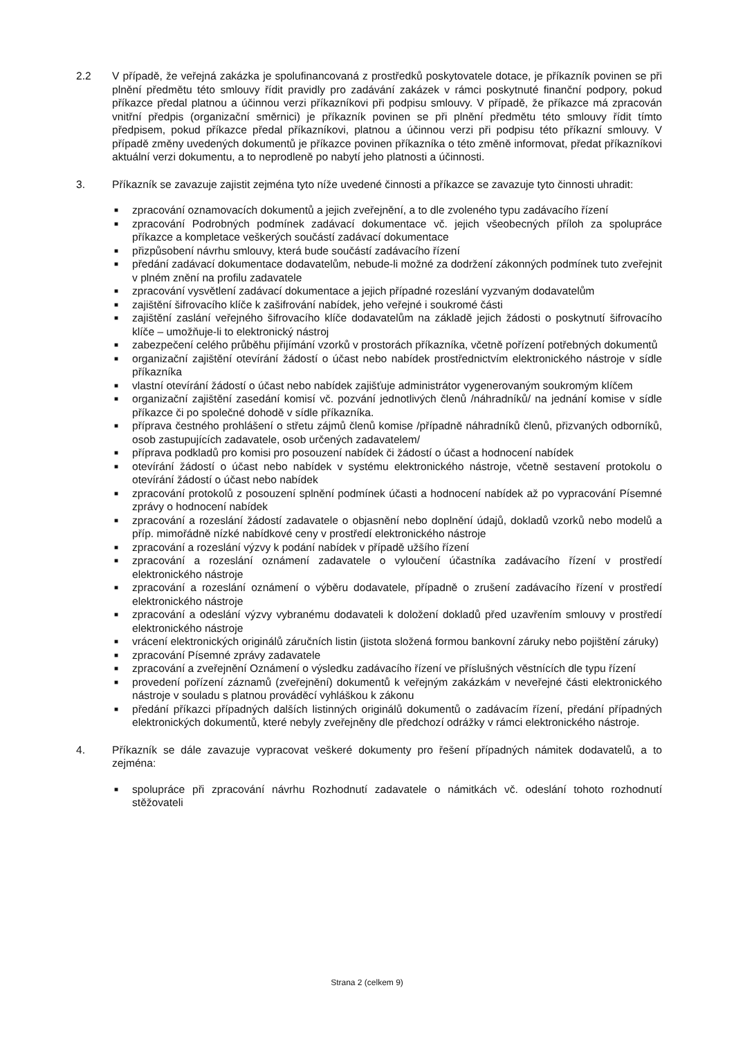2.2 V případě, že veřejná zakázka je spolufinancovaná z prostředků poskytovatele dotace, je příkazník povinen se při plnění předmětu této smlouvy řídit pravidly pro zadávání zakázek v rámci poskytnuté finanční podpory, pokud příkazce předal platnou a účinnou verzi příkazníkovi při podpisu smlouvy. V případě, že příkazce má zpracován vnitřní předpis (organizační směrnici) je příkazník povinen se při plnění předmětu této smlouvy řídit tímto předpisem, pokud příkazce předal příkazníkovi, platnou a účinnou verzi při podpisu této příkazní smlouvy. V případě změny uvedených dokumentů je příkazce povinen příkazníka o této změně informovat, předat příkazníkovi aktuální verzi dokumentu, a to neprodleně po nabytí jeho platnosti a účinnosti.
3. Příkazník se zavazuje zajistit zejména tyto níže uvedené činnosti a příkazce se zavazuje tyto činnosti uhradit:
■ zpracování oznamovacích dokumentů a jejich zveřejnění, a to dle zvoleného typu zadávacího řízení
■ zpracování Podrobných podmínek zadávací dokumentace vč. jejich všeobecných příloh za spolupráce příkazce a kompletace veškerých součástí zadávací dokumentace
■ přizpůsobení návrhu smlouvy, která bude součástí zadávacího řízení
■ předání zadávací dokumentace dodavatelům, nebude-li možné za dodržení zákonných podmínek tuto zveřejnit v plném znění na profilu zadavatele
■ zpracování vysvětlení zadávací dokumentace a jejich případné rozeslání vyzvaným dodavatelům
■ zajištění šifrovacího klíče k zašifrování nabídek, jeho veřejné i soukromé části
■ zajištění zaslání veřejného šifrovacího klíče dodavatelům na základě jejich žádosti o poskytnutí šifrovacího klíče – umožňuje-li to elektronický nástroj
■ zabezpečení celého průběhu přijímání vzorků v prostorách příkazníka, včetně pořízení potřebných dokumentů
■ organizační zajištění otevírání žádostí o účast nebo nabídek prostřednictvím elektronického nástroje v sídle příkazníka
■ vlastní otevírání žádostí o účast nebo nabídek zajišťuje administrátor vygenerovaným soukromým klíčem
■ organizační zajištění zasedání komisí vč. pozvání jednotlivých členů /náhradníků/ na jednání komise v sídle příkazce či po společné dohodě v sídle příkazníka.
■ příprava čestného prohlášení o střetu zájmů členů komise /případně náhradníků členů, přizvaných odborníků, osob zastupujících zadavatele, osob určených zadavatelem/
■ příprava podkladů pro komisi pro posouzení nabídek či žádostí o účast a hodnocení nabídek
■ otevírání žádostí o účast nebo nabídek v systému elektronického nástroje, včetně sestavení protokolu o otevírání žádostí o účast nebo nabídek
■ zpracování protokolů z posouzení splnění podmínek účasti a hodnocení nabídek až po vypracování Písemné zprávy o hodnocení nabídek
■ zpracování a rozeslání žádostí zadavatele o objasnění nebo doplnění údajů, dokladů vzorků nebo modelů a příp. mimořádně nízké nabídkové ceny v prostředí elektronického nástroje
■ zpracování a rozeslání výzvy k podání nabídek v případě užšího řízení
■ zpracování a rozeslání oznámení zadavatele o vyloučení účastníka zadávacího řízení v prostředí elektronického nástroje
■ zpracování a rozeslání oznámení o výběru dodavatele, případně o zrušení zadávacího řízení v prostředí elektronického nástroje
■ zpracování a odeslání výzvy vybranému dodavateli k doložení dokladů před uzavřením smlouvy v prostředí elektronického nástroje
■ vrácení elektronických originálů záručních listin (jistota složená formou bankovní záruky nebo pojištění záruky)
■ zpracování Písemné zprávy zadavatele
■ zpracování a zveřejnění Oznámení o výsledku zadávacího řízení ve příslušných věstnících dle typu řízení
■ provedení pořízení záznamů (zveřejnění) dokumentů k veřejným zakázkám v neveřejné části elektronického nástroje v souladu s platnou prováděcí vyhláškou k zákonu
■ předání příkazci případných dalších listinných originálů dokumentů o zadávacím řízení, předání případných elektronických dokumentů, které nebyly zveřejněny dle předchozí odrážky v rámci elektronického nástroje.
4. Příkazník se dále zavazuje vypracovat veškeré dokumenty pro řešení případných námitek dodavatelů, a to zejména:
■ spolupráce při zpracování návrhu Rozhodnutí zadavatele o námitkách vč. odeslání tohoto rozhodnutí stěžovateli
Strana 2 (celkem 9)